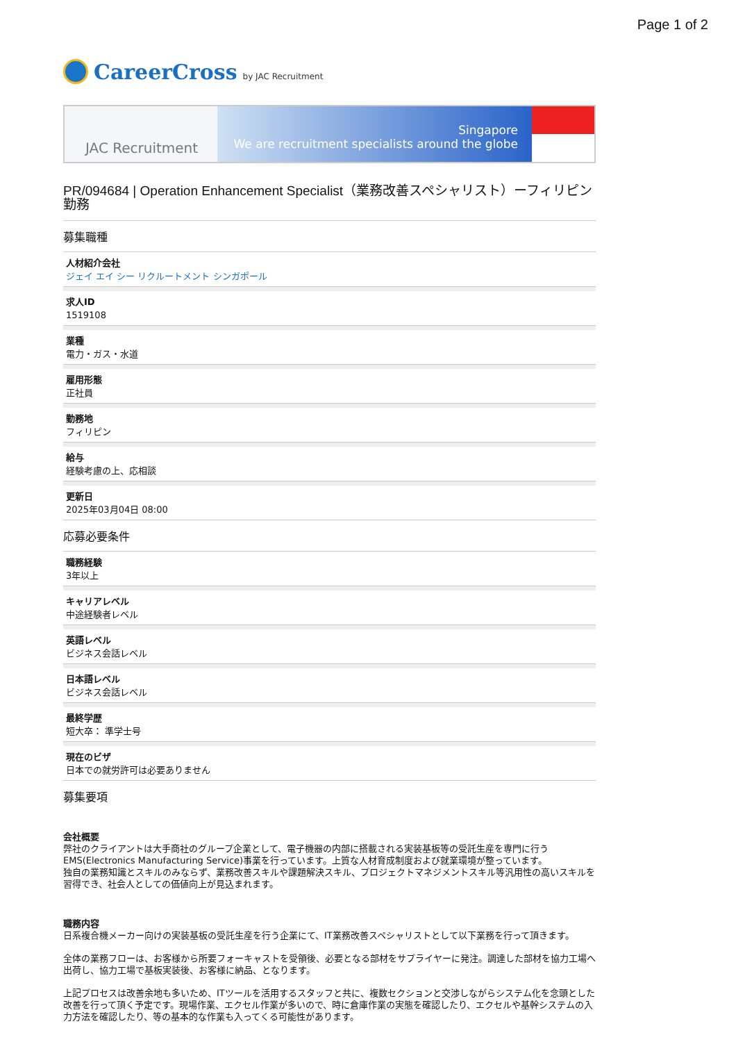Page 1 of 2
CareerCross by JAC Recruitment
JAC Recruitment
Singapore
We are recruitment specialists around the globe
PR/094684 | Operation Enhancement Specialist（業務改善スペシャリスト）ーフィリピン勤務
募集職種
人材紹介会社
ジェイ エイ シー リクルートメント シンガポール
求人ID
1519108
業種
電力・ガス・水道
雇用形態
正社員
勤務地
フィリピン
給与
経験考慮の上、応相談
更新日
2025年03月04日 08:00
応募必要条件
職務経験
3年以上
キャリアレベル
中途経験者レベル
英語レベル
ビジネス会話レベル
日本語レベル
ビジネス会話レベル
最終学歴
短大卒： 準学士号
現在のビザ
日本での就労許可は必要ありません
募集要項
会社概要
弊社のクライアントは大手商社のグループ企業として、電子機器の内部に搭載される実装基板等の受託生産を専門に行うEMS(Electronics Manufacturing Service)事業を行っています。上質な人材育成制度および就業環境が整っています。
独自の業務知識とスキルのみならず、業務改善スキルや課題解決スキル、プロジェクトマネジメントスキル等汎用性の高いスキルを習得でき、社会人としての価値向上が見込まれます。
職務内容
日系複合機メーカー向けの実装基板の受託生産を行う企業にて、IT業務改善スペシャリストとして以下業務を行って頂きます。
全体の業務フローは、お客様から所要フォーキャストを受領後、必要となる部材をサプライヤーに発注。調達した部材を協力工場へ出荷し、協力工場で基板実装後、お客様に納品、となります。
上記プロセスは改善余地も多いため、ITツールを活用するスタッフと共に、複数セクションと交渉しながらシステム化を念頭とした改善を行って頂く予定です。現場作業、エクセル作業が多いので、時に倉庫作業の実態を確認したり、エクセルや基幹システムの入力方法を確認したり、等の基本的な作業も入ってくる可能性があります。